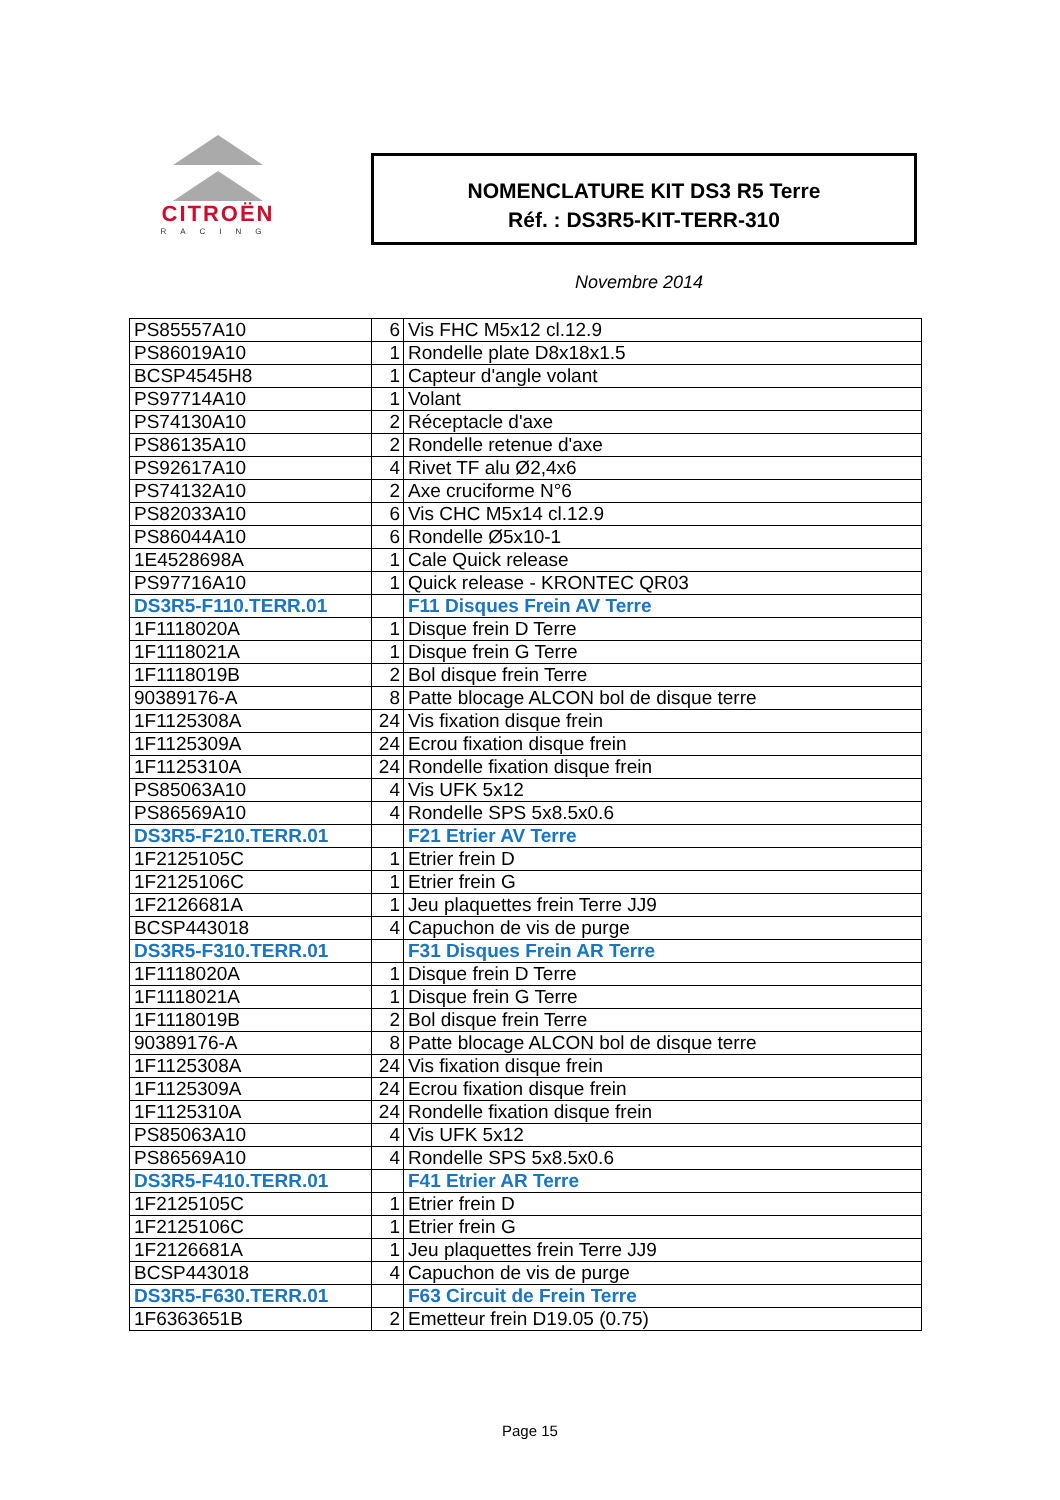CITROËN
RACING
NOMENCLATURE KIT DS3 R5 Terre
Réf. : DS3R5-KIT-TERR-310
Novembre 2014
| PS85557A10 | 6 | Vis FHC M5x12 cl.12.9 |
| PS86019A10 | 1 | Rondelle plate D8x18x1.5 |
| BCSP4545H8 | 1 | Capteur d'angle volant |
| PS97714A10 | 1 | Volant |
| PS74130A10 | 2 | Réceptacle d'axe |
| PS86135A10 | 2 | Rondelle retenue d'axe |
| PS92617A10 | 4 | Rivet TF alu Ø2,4x6 |
| PS74132A10 | 2 | Axe cruciforme N°6 |
| PS82033A10 | 6 | Vis CHC M5x14 cl.12.9 |
| PS86044A10 | 6 | Rondelle Ø5x10-1 |
| 1E4528698A | 1 | Cale Quick release |
| PS97716A10 | 1 | Quick release - KRONTEC QR03 |
| DS3R5-F110.TERR.01 | | F11 Disques Frein AV Terre |
| 1F1118020A | 1 | Disque frein D Terre |
| 1F1118021A | 1 | Disque frein G Terre |
| 1F1118019B | 2 | Bol disque frein Terre |
| 90389176-A | 8 | Patte blocage ALCON bol de disque terre |
| 1F1125308A | 24 | Vis fixation disque frein |
| 1F1125309A | 24 | Ecrou fixation disque frein |
| 1F1125310A | 24 | Rondelle fixation disque frein |
| PS85063A10 | 4 | Vis UFK 5x12 |
| PS86569A10 | 4 | Rondelle SPS 5x8.5x0.6 |
| DS3R5-F210.TERR.01 | | F21 Etrier AV Terre |
| 1F2125105C | 1 | Etrier frein D |
| 1F2125106C | 1 | Etrier frein G |
| 1F2126681A | 1 | Jeu plaquettes frein Terre JJ9 |
| BCSP443018 | 4 | Capuchon de vis de purge |
| DS3R5-F310.TERR.01 | | F31 Disques Frein AR Terre |
| 1F1118020A | 1 | Disque frein D Terre |
| 1F1118021A | 1 | Disque frein G Terre |
| 1F1118019B | 2 | Bol disque frein Terre |
| 90389176-A | 8 | Patte blocage ALCON bol de disque terre |
| 1F1125308A | 24 | Vis fixation disque frein |
| 1F1125309A | 24 | Ecrou fixation disque frein |
| 1F1125310A | 24 | Rondelle fixation disque frein |
| PS85063A10 | 4 | Vis UFK 5x12 |
| PS86569A10 | 4 | Rondelle SPS 5x8.5x0.6 |
| DS3R5-F410.TERR.01 | | F41 Etrier AR Terre |
| 1F2125105C | 1 | Etrier frein D |
| 1F2125106C | 1 | Etrier frein G |
| 1F2126681A | 1 | Jeu plaquettes frein Terre JJ9 |
| BCSP443018 | 4 | Capuchon de vis de purge |
| DS3R5-F630.TERR.01 | | F63 Circuit de Frein Terre |
| 1F6363651B | 2 | Emetteur frein D19.05 (0.75) |
Page 15